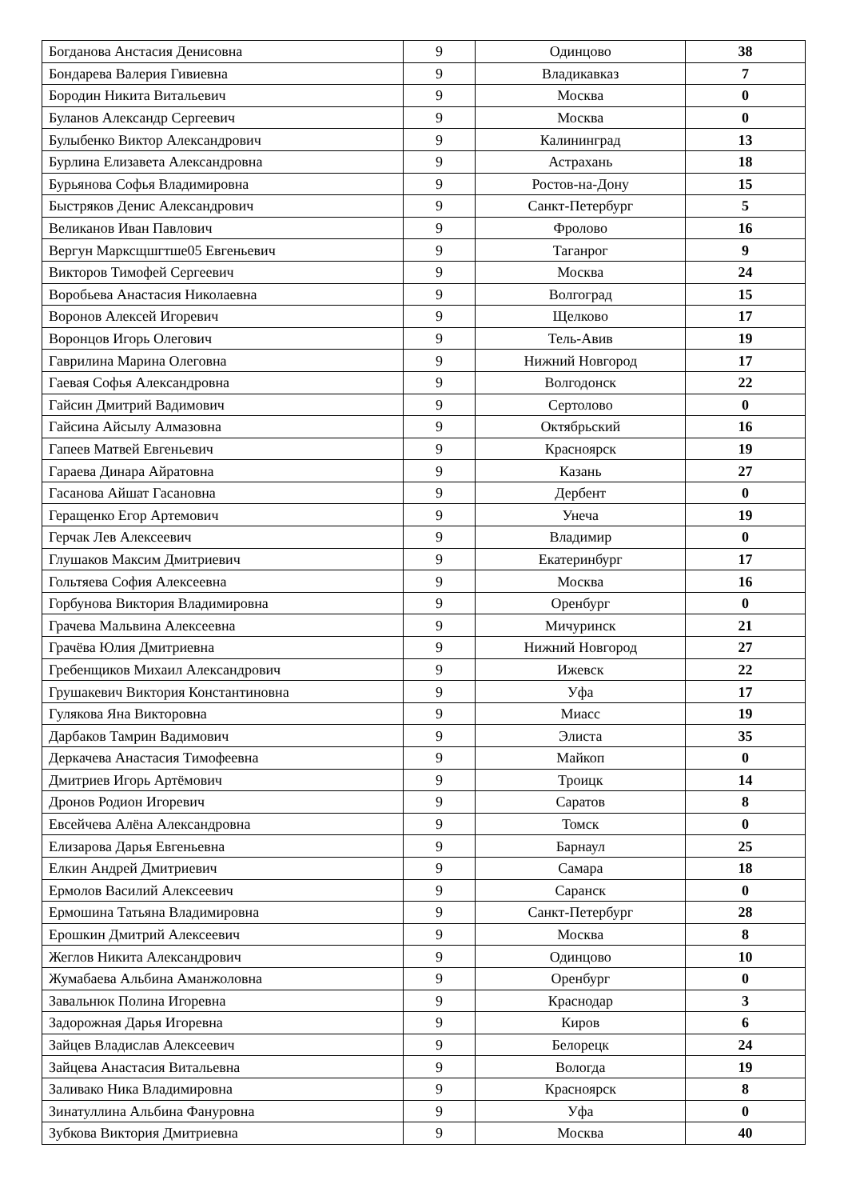| Богданова Анстасия Денисовна | 9 | Одинцово | 38 |
| Бондарева Валерия Гивиевна | 9 | Владикавказ | 7 |
| Бородин Никита Витальевич | 9 | Москва | 0 |
| Буланов Александр Сергеевич | 9 | Москва | 0 |
| Булыбенко Виктор Александрович | 9 | Калининград | 13 |
| Бурлина Елизавета Александровна | 9 | Астрахань | 18 |
| Бурьянова Софья Владимировна | 9 | Ростов-на-Дону | 15 |
| Быстряков Денис Александрович | 9 | Санкт-Петербург | 5 |
| Великанов Иван Павлович | 9 | Фролово | 16 |
| Вергун Марксщшгтше05 Евгеньевич | 9 | Таганрог | 9 |
| Викторов Тимофей Сергеевич | 9 | Москва | 24 |
| Воробьева Анастасия Николаевна | 9 | Волгоград | 15 |
| Воронов Алексей Игоревич | 9 | Щелково | 17 |
| Воронцов Игорь Олегович | 9 | Тель-Авив | 19 |
| Гаврилина Марина Олеговна | 9 | Нижний Новгород | 17 |
| Гаевая Софья Александровна | 9 | Волгодонск | 22 |
| Гайсин Дмитрий Вадимович | 9 | Сертолово | 0 |
| Гайсина Айсылу Алмазовна | 9 | Октябрьский | 16 |
| Гапеев Матвей Евгеньевич | 9 | Красноярск | 19 |
| Гараева Динара Айратовна | 9 | Казань | 27 |
| Гасанова Айшат Гасановна | 9 | Дербент | 0 |
| Геращенко Егор Артемович | 9 | Унеча | 19 |
| Герчак Лев Алексеевич | 9 | Владимир | 0 |
| Глушаков Максим Дмитриевич | 9 | Екатеринбург | 17 |
| Гольтяева София Алексеевна | 9 | Москва | 16 |
| Горбунова Виктория Владимировна | 9 | Оренбург | 0 |
| Грачева Мальвина Алексеевна | 9 | Мичуринск | 21 |
| Грачёва Юлия Дмитриевна | 9 | Нижний Новгород | 27 |
| Гребенщиков Михаил Александрович | 9 | Ижевск | 22 |
| Грушакевич Виктория Константиновна | 9 | Уфа | 17 |
| Гулякова Яна Викторовна | 9 | Миасс | 19 |
| Дарбаков Тамрин Вадимович | 9 | Элиста | 35 |
| Деркачева Анастасия Тимофеевна | 9 | Майкоп | 0 |
| Дмитриев Игорь Артёмович | 9 | Троицк | 14 |
| Дронов Родион Игоревич | 9 | Саратов | 8 |
| Евсейчева Алёна Александровна | 9 | Томск | 0 |
| Елизарова Дарья Евгеньевна | 9 | Барнаул | 25 |
| Елкин Андрей Дмитриевич | 9 | Самара | 18 |
| Ермолов Василий Алексеевич | 9 | Саранск | 0 |
| Ермошина Татьяна Владимировна | 9 | Санкт-Петербург | 28 |
| Ерошкин Дмитрий Алексеевич | 9 | Москва | 8 |
| Жеглов Никита Александрович | 9 | Одинцово | 10 |
| Жумабаева Альбина Аманжоловна | 9 | Оренбург | 0 |
| Завальнюк Полина Игоревна | 9 | Краснодар | 3 |
| Задорожная Дарья Игоревна | 9 | Киров | 6 |
| Зайцев Владислав Алексеевич | 9 | Белорецк | 24 |
| Зайцева Анастасия Витальевна | 9 | Вологда | 19 |
| Заливако Ника Владимировна | 9 | Красноярск | 8 |
| Зинатуллина Альбина Фануровна | 9 | Уфа | 0 |
| Зубкова Виктория Дмитриевна | 9 | Москва | 40 |